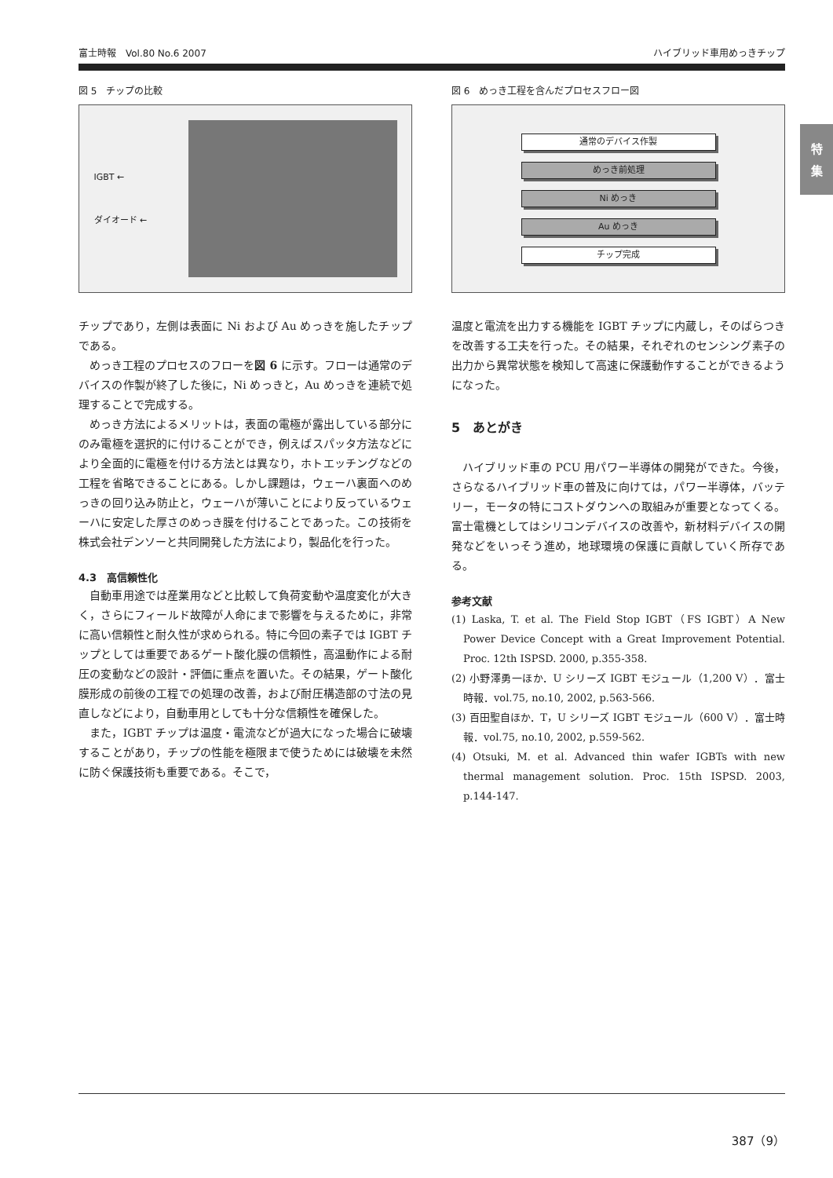富士時報　Vol.80 No.6 2007 ハイブリッド車用めっきチップ
特
集
図 5　チップの比較
IGBT ←
ダイオード ←
チップであり，左側は表面に Ni および Au めっきを施したチップである。
めっき工程のプロセスのフローを図 6 に示す。フローは通常のデバイスの作製が終了した後に，Ni めっきと，Au めっきを連続で処理することで完成する。
めっき方法によるメリットは，表面の電極が露出している部分にのみ電極を選択的に付けることができ，例えばスパッタ方法などにより全面的に電極を付ける方法とは異なり，ホトエッチングなどの工程を省略できることにある。しかし課題は，ウェーハ裏面へのめっきの回り込み防止と，ウェーハが薄いことにより反っているウェーハに安定した厚さのめっき膜を付けることであった。この技術を株式会社デンソーと共同開発した方法により，製品化を行った。
4.3　高信頼性化
自動車用途では産業用などと比較して負荷変動や温度変化が大きく，さらにフィールド故障が人命にまで影響を与えるために，非常に高い信頼性と耐久性が求められる。特に今回の素子では IGBT チップとしては重要であるゲート酸化膜の信頼性，高温動作による耐圧の変動などの設計・評価に重点を置いた。その結果，ゲート酸化膜形成の前後の工程での処理の改善，および耐圧構造部の寸法の見直しなどにより，自動車用としても十分な信頼性を確保した。
また，IGBT チップは温度・電流などが過大になった場合に破壊することがあり，チップの性能を極限まで使うためには破壊を未然に防ぐ保護技術も重要である。そこで，
図 6　めっき工程を含んだプロセスフロー図
通常のデバイス作製
めっき前処理
Ni めっき
Au めっき
チップ完成
温度と電流を出力する機能を IGBT チップに内蔵し，そのばらつきを改善する工夫を行った。その結果，それぞれのセンシング素子の出力から異常状態を検知して高速に保護動作することができるようになった。
5　あとがき
ハイブリッド車の PCU 用パワー半導体の開発ができた。今後，さらなるハイブリッド車の普及に向けては，パワー半導体，バッテリー，モータの特にコストダウンへの取組みが重要となってくる。富士電機としてはシリコンデバイスの改善や，新材料デバイスの開発などをいっそう進め，地球環境の保護に貢献していく所存である。
参考文献
(1) Laska, T. et al. The Field Stop IGBT（FS IGBT）A New Power Device Concept with a Great Improvement Potential. Proc. 12th ISPSD. 2000, p.355-358.
(2) 小野澤勇一ほか．U シリーズ IGBT モジュール（1,200 V）．富士時報．vol.75, no.10, 2002, p.563-566.
(3) 百田聖自ほか．T，U シリーズ IGBT モジュール（600 V）．富士時報．vol.75, no.10, 2002, p.559-562.
(4) Otsuki, M. et al. Advanced thin wafer IGBTs with new thermal management solution. Proc. 15th ISPSD. 2003, p.144-147.
387（9）